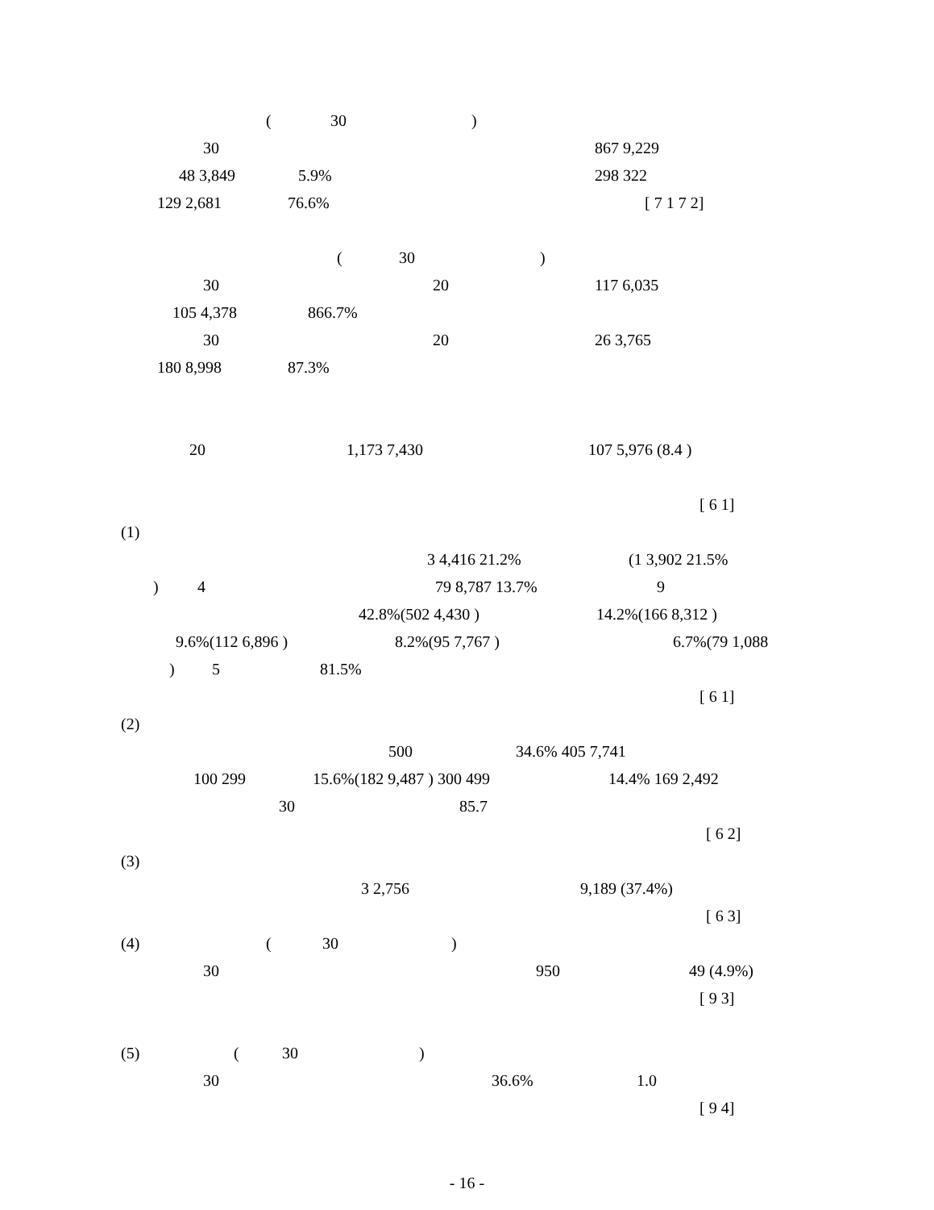( 30 )
30 867 9,229
48 3,849 5.9% 298 322
129 2,681 76.6% [ 7 1 7 2]
( 30 )
30 20 117 6,035
105 4,378 866.7%
30 20 26 3,765
180 8,998 87.3%
20 1,173 7,430 107 5,976 (8.4 )
[ 6 1]
(1)
3 4,416 21.2% (1 3,902 21.5%
) 4 79 8,787 13.7% 9
42.8%(502 4,430 ) 14.2%(166 8,312 )
9.6%(112 6,896 ) 8.2%(95 7,767 ) 6.7%(79 1,088
) 5 81.5%
[ 6 1]
(2)
500 34.6% 405 7,741
100 299 15.6%(182 9,487 ) 300 499 14.4% 169 2,492
30 85.7
[ 6 2]
(3)
3 2,756 9,189 (37.4%)
[ 6 3]
(4) ( 30 )
30 950 49 (4.9%)
[ 9 3]
(5) ( 30 )
30 36.6% 1.0
[ 9 4]
- 16 -